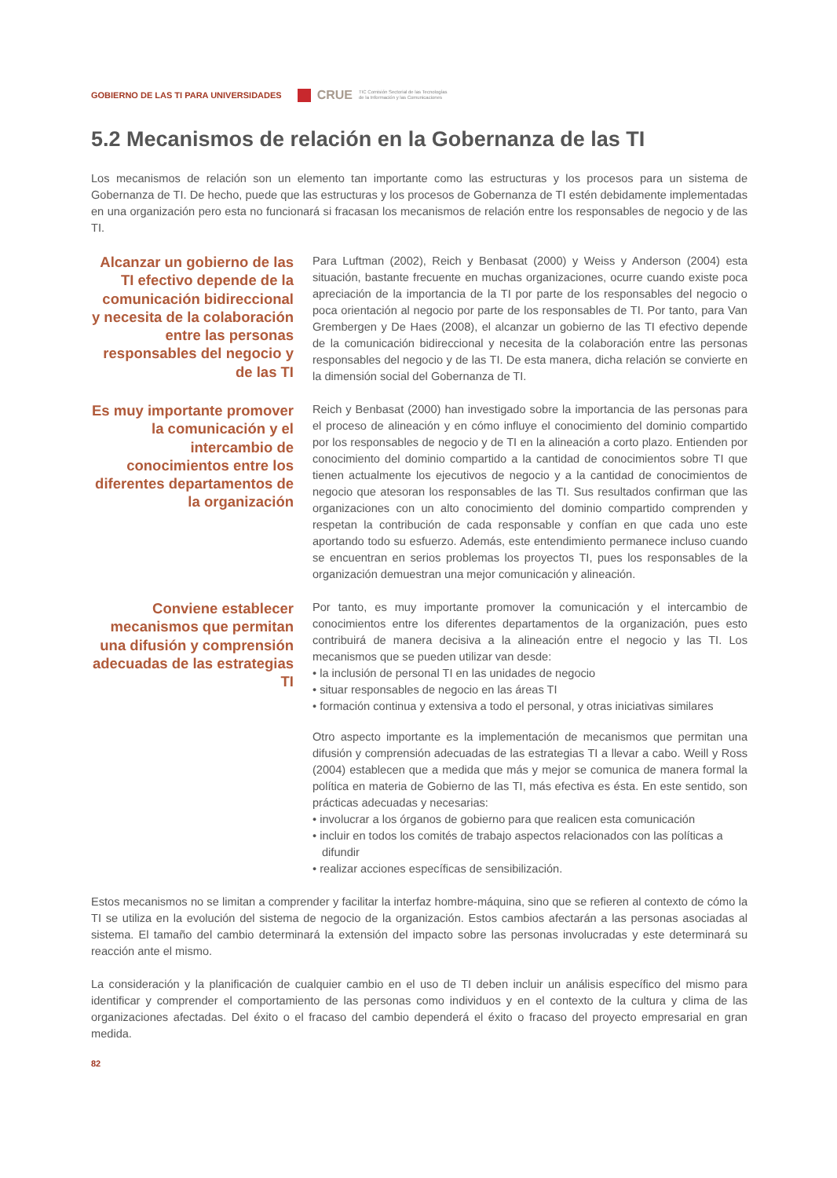GOBIERNO DE LAS TI PARA UNIVERSIDADES CRUE TIC Comisión Sectorial de las Tecnologías
de la Información y las Comunicaciones
5.2 Mecanismos de relación en la Gobernanza de las TI
Los mecanismos de relación son un elemento tan importante como las estructuras y los procesos para un sistema de Gobernanza de TI. De hecho, puede que las estructuras y los procesos de Gobernanza de TI estén debidamente implementadas en una organización pero esta no funcionará si fracasan los mecanismos de relación entre los responsables de negocio y de las TI.
Alcanzar un gobierno de las TI efectivo depende de la comunicación bidireccional y necesita de la colaboración entre las personas responsables del negocio y de las TI
Para Luftman (2002), Reich y Benbasat (2000) y Weiss y Anderson (2004) esta situación, bastante frecuente en muchas organizaciones, ocurre cuando existe poca apreciación de la importancia de la TI por parte de los responsables del negocio o poca orientación al negocio por parte de los responsables de TI. Por tanto, para Van Grembergen y De Haes (2008), el alcanzar un gobierno de las TI efectivo depende de la comunicación bidireccional y necesita de la colaboración entre las personas responsables del negocio y de las TI. De esta manera, dicha relación se convierte en la dimensión social del Gobernanza de TI.
Es muy importante promover la comunicación y el intercambio de conocimientos entre los diferentes departamentos de la organización
Reich y Benbasat (2000) han investigado sobre la importancia de las personas para el proceso de alineación y en cómo influye el conocimiento del dominio compartido por los responsables de negocio y de TI en la alineación a corto plazo. Entienden por conocimiento del dominio compartido a la cantidad de conocimientos sobre TI que tienen actualmente los ejecutivos de negocio y a la cantidad de conocimientos de negocio que atesoran los responsables de las TI. Sus resultados confirman que las organizaciones con un alto conocimiento del dominio compartido comprenden y respetan la contribución de cada responsable y confían en que cada uno este aportando todo su esfuerzo. Además, este entendimiento permanece incluso cuando se encuentran en serios problemas los proyectos TI, pues los responsables de la organización demuestran una mejor comunicación y alineación.
Conviene establecer mecanismos que permitan una difusión y comprensión adecuadas de las estrategias TI
Por tanto, es muy importante promover la comunicación y el intercambio de conocimientos entre los diferentes departamentos de la organización, pues esto contribuirá de manera decisiva a la alineación entre el negocio y las TI. Los mecanismos que se pueden utilizar van desde:
• la inclusión de personal TI en las unidades de negocio
• situar responsables de negocio en las áreas TI
• formación continua y extensiva a todo el personal, y otras iniciativas similares
Otro aspecto importante es la implementación de mecanismos que permitan una difusión y comprensión adecuadas de las estrategias TI a llevar a cabo. Weill y Ross (2004) establecen que a medida que más y mejor se comunica de manera formal la política en materia de Gobierno de las TI, más efectiva es ésta. En este sentido, son prácticas adecuadas y necesarias:
• involucrar a los órganos de gobierno para que realicen esta comunicación
• incluir en todos los comités de trabajo aspectos relacionados con las políticas a difundir
• realizar acciones específicas de sensibilización.
Estos mecanismos no se limitan a comprender y facilitar la interfaz hombre-máquina, sino que se refieren al contexto de cómo la TI se utiliza en la evolución del sistema de negocio de la organización. Estos cambios afectarán a las personas asociadas al sistema. El tamaño del cambio determinará la extensión del impacto sobre las personas involucradas y este determinará su reacción ante el mismo.
La consideración y la planificación de cualquier cambio en el uso de TI deben incluir un análisis específico del mismo para identificar y comprender el comportamiento de las personas como individuos y en el contexto de la cultura y clima de las organizaciones afectadas. Del éxito o el fracaso del cambio dependerá el éxito o fracaso del proyecto empresarial en gran medida.
82